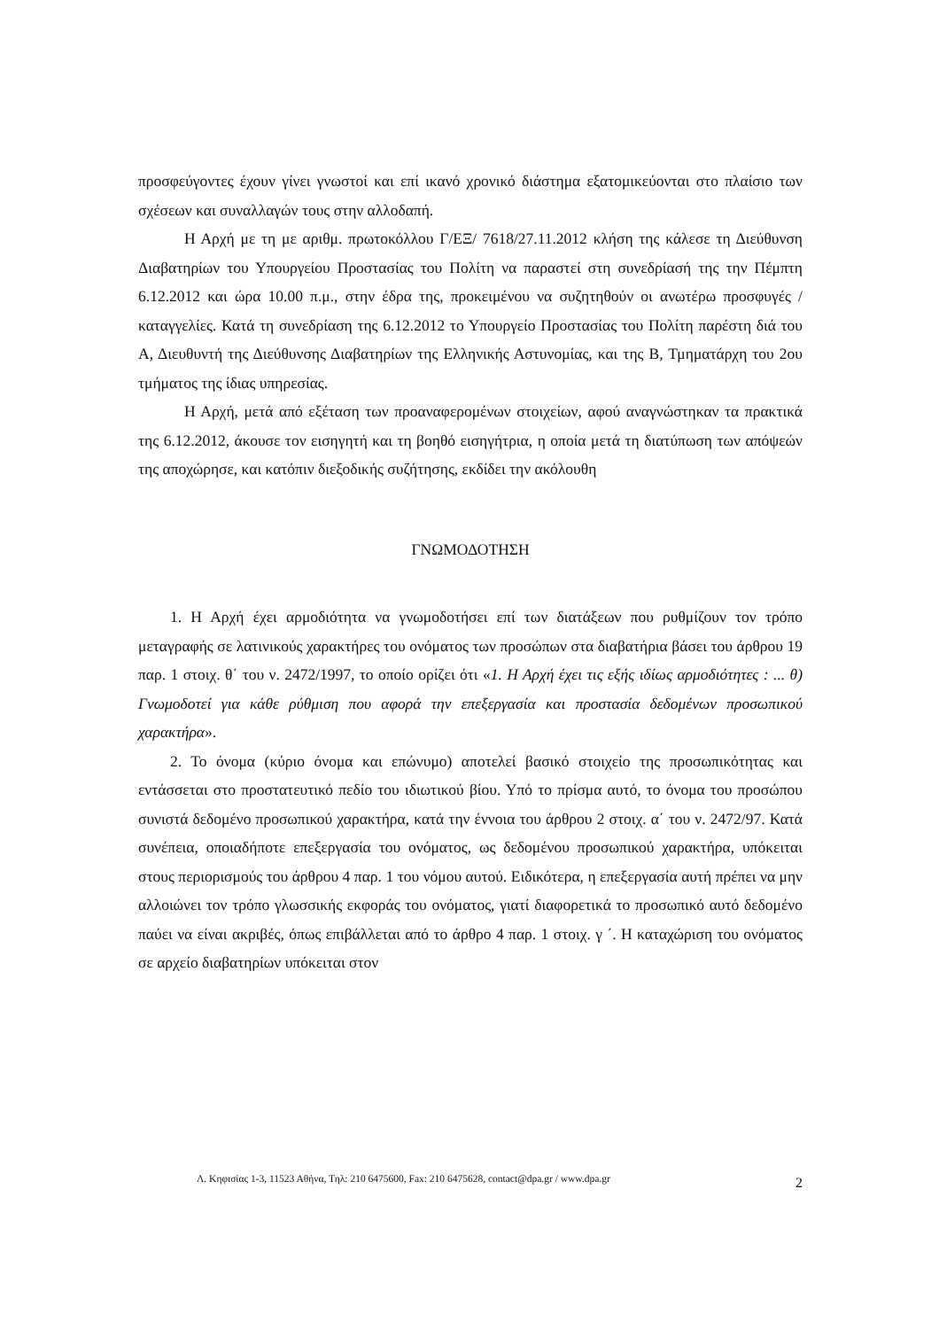προσφεύγοντες έχουν γίνει γνωστοί και επί ικανό χρονικό διάστημα εξατομικεύονται στο πλαίσιο των σχέσεων και συναλλαγών τους στην αλλοδαπή.
Η Αρχή με τη με αριθμ. πρωτοκόλλου Γ/ΕΞ/ 7618/27.11.2012 κλήση της κάλεσε τη Διεύθυνση Διαβατηρίων του Υπουργείου Προστασίας του Πολίτη να παραστεί στη συνεδρίασή της την Πέμπτη 6.12.2012 και ώρα 10.00 π.μ., στην έδρα της, προκειμένου να συζητηθούν οι ανωτέρω προσφυγές / καταγγελίες. Κατά τη συνεδρίαση της 6.12.2012 το Υπουργείο Προστασίας του Πολίτη παρέστη διά του Α, Διευθυντή της Διεύθυνσης Διαβατηρίων της Ελληνικής Αστυνομίας, και της Β, Τμηματάρχη του 2ου τμήματος της ίδιας υπηρεσίας.
Η Αρχή, μετά από εξέταση των προαναφερομένων στοιχείων, αφού αναγνώστηκαν τα πρακτικά της 6.12.2012, άκουσε τον εισηγητή και τη βοηθό εισηγήτρια, η οποία μετά τη διατύπωση των απόψεών της αποχώρησε, και κατόπιν διεξοδικής συζήτησης, εκδίδει την ακόλουθη
ΓΝΩΜΟΔΟΤΗΣΗ
1. Η Αρχή έχει αρμοδιότητα να γνωμοδοτήσει επί των διατάξεων που ρυθμίζουν τον τρόπο μεταγραφής σε λατινικούς χαρακτήρες του ονόματος των προσώπων στα διαβατήρια βάσει του άρθρου 19 παρ. 1 στοιχ. θ΄ του ν. 2472/1997, το οποίο ορίζει ότι «1. Η Αρχή έχει τις εξής ιδίως αρμοδιότητες : ... θ) Γνωμοδοτεί για κάθε ρύθμιση που αφορά την επεξεργασία και προστασία δεδομένων προσωπικού χαρακτήρα».
2. Το όνομα (κύριο όνομα και επώνυμο) αποτελεί βασικό στοιχείο της προσωπικότητας και εντάσσεται στο προστατευτικό πεδίο του ιδιωτικού βίου. Υπό το πρίσμα αυτό, το όνομα του προσώπου συνιστά δεδομένο προσωπικού χαρακτήρα, κατά την έννοια του άρθρου 2 στοιχ. α΄ του ν. 2472/97. Κατά συνέπεια, οποιαδήποτε επεξεργασία του ονόματος, ως δεδομένου προσωπικού χαρακτήρα, υπόκειται στους περιορισμούς του άρθρου 4 παρ. 1 του νόμου αυτού. Ειδικότερα, η επεξεργασία αυτή πρέπει να μην αλλοιώνει τον τρόπο γλωσσικής εκφοράς του ονόματος, γιατί διαφορετικά το προσωπικό αυτό δεδομένο παύει να είναι ακριβές, όπως επιβάλλεται από το άρθρο 4 παρ. 1 στοιχ. γ ΄. Η καταχώριση του ονόματος σε αρχείο διαβατηρίων υπόκειται στον
Λ. Κηφισίας 1-3, 11523 Αθήνα, Τηλ: 210 6475600, Fax: 210 6475628, contact@dpa.gr / www.dpa.gr 2